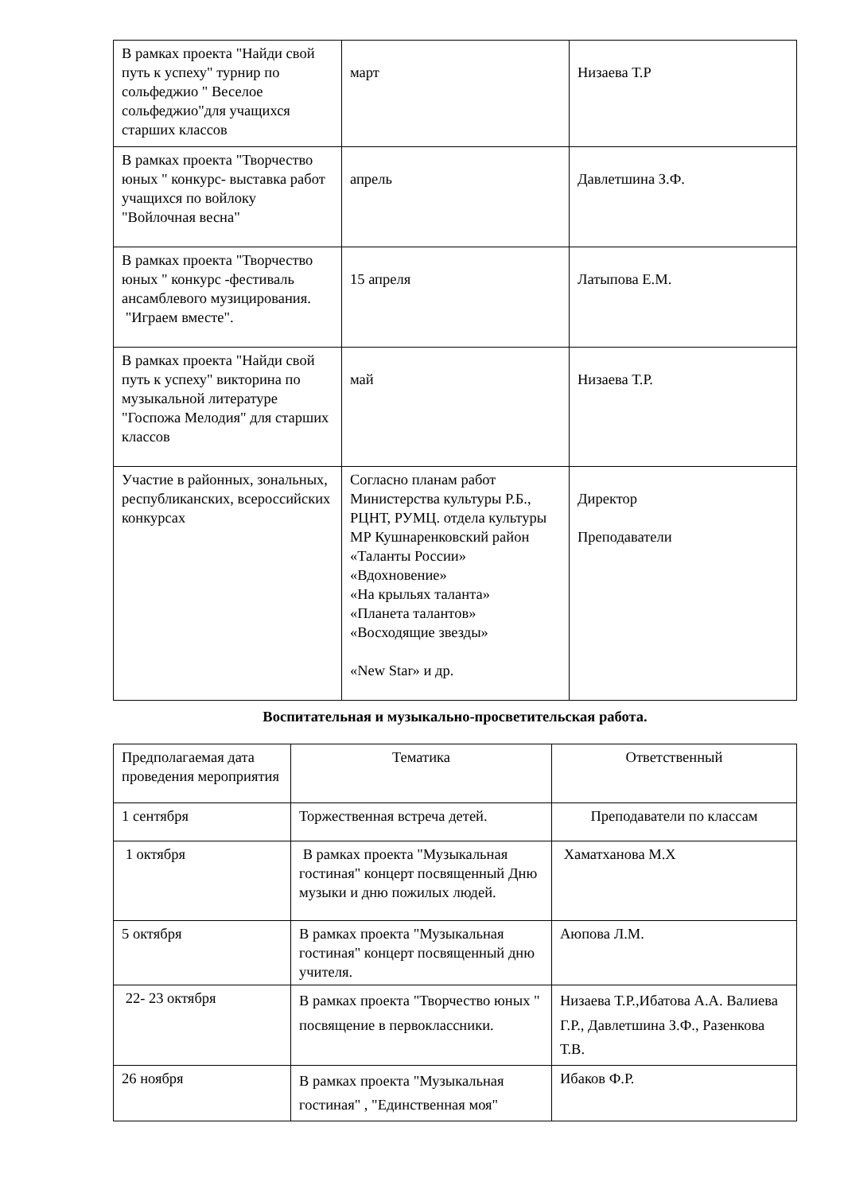| В рамках проекта "Найди свой путь к успеху" турнир по сольфеджио " Веселое сольфеджио"для учащихся старших классов | март | Низаева Т.Р |
| В рамках проекта "Творчество юных " конкурс- выставка работ учащихся по войлоку "Войлочная весна" | апрель | Давлетшина З.Ф. |
| В рамках проекта "Творчество юных " конкурс -фестиваль ансамблевого музицирования. "Играем вместе". | 15 апреля | Латыпова Е.М. |
| В рамках проекта "Найди свой путь к успеху" викторина по музыкальной литературе "Госпожа Мелодия" для старших классов | май | Низаева Т.Р. |
| Участие в районных, зональных, республиканских, всероссийских конкурсах | Согласно планам работ Министерства культуры Р.Б., РЦНТ, РУМЦ. отдела культуры МР Кушнаренковский район «Таланты России» «Вдохновение» «На крыльях таланта» «Планета талантов» «Восходящие звезды» «New Star» и др. | Директор Преподаватели |
Воспитательная и музыкально-просветительская работа.
| Предполагаемая дата проведения мероприятия | Тематика | Ответственный |
| 1 сентября | Торжественная встреча детей. | Преподаватели по классам |
| 1 октября | В рамках проекта "Музыкальная гостиная" концерт посвященный Дню музыки и дню пожилых людей. | Хаматханова М.Х |
| 5 октября | В рамках проекта "Музыкальная гостиная" концерт посвященный дню учителя. | Аюпова Л.М. |
| 22- 23 октября | В рамках проекта "Творчество юных " посвящение в первоклассники. | Низаева Т.Р.,Ибатова А.А. Валиева Г.Р., Давлетшина З.Ф., Разенкова Т.В. |
| 26 ноября | В рамках проекта "Музыкальная гостиная" , "Единственная моя" | Ибаков Ф.Р. |